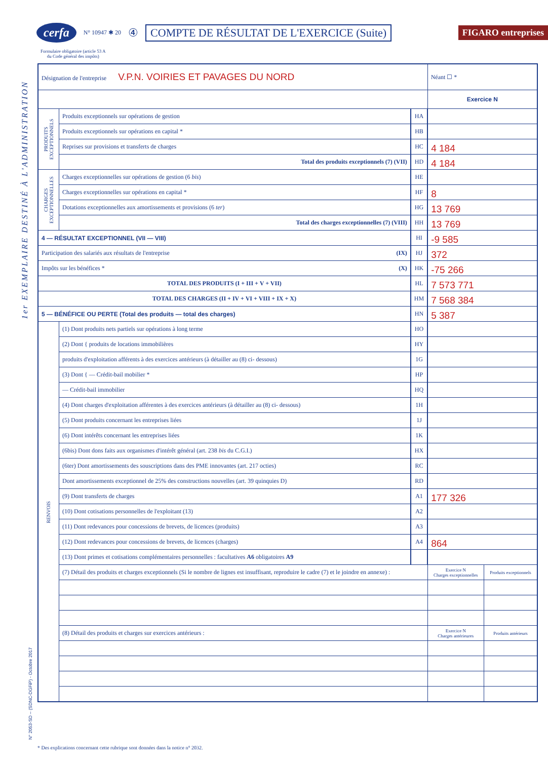1er EXEMPLAIRE DESTINÉ À L'ADMINISTRATION
cerfa N° 10947 ✱ 20 ④ COMPTE DE RÉSULTAT DE L'EXERCICE (Suite) FIGARO entreprises
Formulaire obligatoire (article 53 A
du Code général des impôts)
| Désignation de l'entreprise V.P.N. VOIRIES ET PAVAGES DU NORD | | | Néant ☐ * | |
| | | | Exercice N | |
| PRODUITS EXCEPTIONNELS | Produits exceptionnels sur opérations de gestion | HA | | |
| | Produits exceptionnels sur opérations en capital * | HB | | |
| | Reprises sur provisions et transferts de charges | HC | 4 184 | |
| | Total des produits exceptionnels (7) (VII) | HD | 4 184 | |
| CHARGES EXCEPTIONNELLES | Charges exceptionnelles sur opérations de gestion (6 bis ) | HE | | |
| | Charges exceptionnelles sur opérations en capital * | HF | 8 | |
| | Dotations exceptionnelles aux amortissements et provisions (6 ter ) | HG | 13 769 | |
| | Total des charges exceptionnelles (7) (VIII) | HH | 13 769 | |
| 4 — RÉSULTAT EXCEPTIONNEL (VII — VIII) | | HI | -9 585 | |
| Participation des salariés aux résultats de l'entreprise (IX) | | HJ | 372 | |
| Impôts sur les bénéfices * (X) | | HK | -75 266 | |
| TOTAL DES PRODUITS (I + III + V + VII) | | HL | 7 573 771 | |
| TOTAL DES CHARGES (II + IV + VI + VIII + IX + X) | | HM | 7 568 384 | |
| 5 — BÉNÉFICE OU PERTE (Total des produits — total des charges) | | HN | 5 387 | |
| RENVOIS | (1) Dont produits nets partiels sur opérations à long terme | HO | | |
| | (2) Dont { produits de locations immobilières | HY | | |
| | produits d'exploitation afférents à des exercices antérieurs (à détailler au (8) ci- dessous) | 1G | | |
| | (3) Dont { — Crédit-bail mobilier * | HP | | |
| | — Crédit-bail immobilier | HQ | | |
| | (4) Dont charges d'exploitation afférentes à des exercices antérieurs (à détailler au (8) ci- dessous) | 1H | | |
| | (5) Dont produits concernant les entreprises liées | 1J | | |
| | (6) Dont intérêts concernant les entreprises liées | 1K | | |
| | (6bis) Dont dons faits aux organismes d'intérêt général (art. 238 bis du C.G.I.) | HX | | |
| | (6ter) Dont amortissements des souscriptions dans des PME innovantes (art. 217 octies) | RC | | |
| | Dont amortissements exceptionnel de 25% des constructions nouvelles (art. 39 quinquies D) | RD | | |
| | (9) Dont transferts de charges | A1 | 177 326 | |
| | (10) Dont cotisations personnelles de l'exploitant (13) | A2 | | |
| | (11) Dont redevances pour concessions de brevets, de licences (produits) | A3 | | |
| | (12) Dont redevances pour concessions de brevets, de licences (charges) | A4 | 864 | |
| | (13) Dont primes et cotisations complémentaires personnelles : facultatives A6 obligatoires A9 | | | |
| | (7) Détail des produits et charges exceptionnels (Si le nombre de lignes est insuffisant, reproduire le cadre (7) et le joindre en annexe) : | | Exercice N Charges exceptionnelles | Produits exceptionnels |
| | (8) Détail des produits et charges sur exercices antérieurs : | | Exercice N Charges antérieures | Produits antérieurs |
N° 2053-SD – (SDNC-DGFiP) - Octobre 2017
* Des explications concernant cette rubrique sont données dans la notice n° 2032.